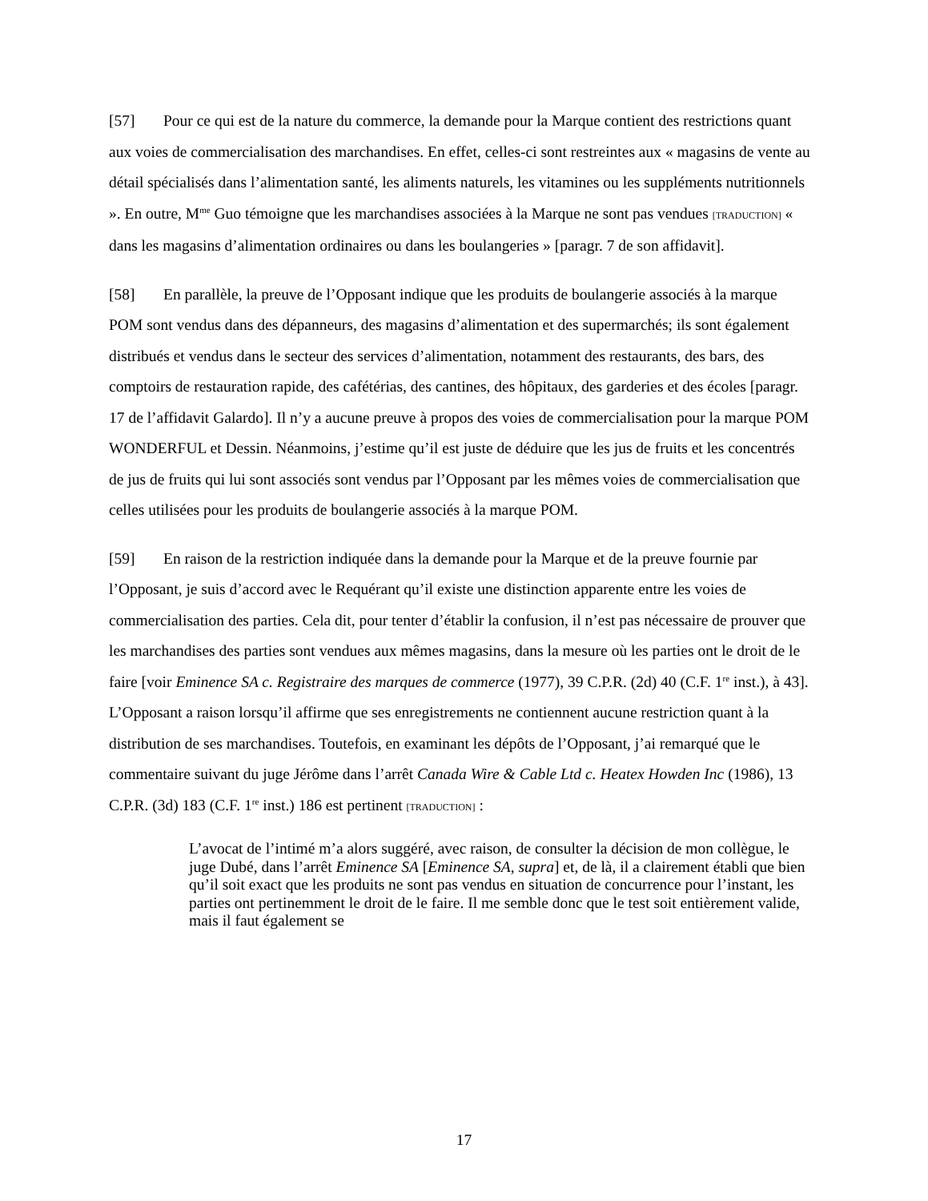[57] Pour ce qui est de la nature du commerce, la demande pour la Marque contient des restrictions quant aux voies de commercialisation des marchandises. En effet, celles-ci sont restreintes aux « magasins de vente au détail spécialisés dans l’alimentation santé, les aliments naturels, les vitamines ou les suppléments nutritionnels ». En outre, M<sup>me</sup> Guo témoigne que les marchandises associées à la Marque ne sont pas vendues [TRADUCTION] « dans les magasins d’alimentation ordinaires ou dans les boulangeries » [paragr. 7 de son affidavit].
[58] En parallèle, la preuve de l’Opposant indique que les produits de boulangerie associés à la marque POM sont vendus dans des dépanneurs, des magasins d’alimentation et des supermarchés; ils sont également distribués et vendus dans le secteur des services d’alimentation, notamment des restaurants, des bars, des comptoirs de restauration rapide, des cafétérias, des cantines, des hôpitaux, des garderies et des écoles [paragr. 17 de l’affidavit Galardo]. Il n’y a aucune preuve à propos des voies de commercialisation pour la marque POM WONDERFUL et Dessin. Néanmoins, j’estime qu’il est juste de déduire que les jus de fruits et les concentrés de jus de fruits qui lui sont associés sont vendus par l’Opposant par les mêmes voies de commercialisation que celles utilisées pour les produits de boulangerie associés à la marque POM.
[59] En raison de la restriction indiquée dans la demande pour la Marque et de la preuve fournie par l’Opposant, je suis d’accord avec le Requérant qu’il existe une distinction apparente entre les voies de commercialisation des parties. Cela dit, pour tenter d’établir la confusion, il n’est pas nécessaire de prouver que les marchandises des parties sont vendues aux mêmes magasins, dans la mesure où les parties ont le droit de le faire [voir Eminence SA c. Registraire des marques de commerce (1977), 39 C.P.R. (2d) 40 (C.F. 1<sup>re</sup> inst.), à 43]. L’Opposant a raison lorsqu’il affirme que ses enregistrements ne contiennent aucune restriction quant à la distribution de ses marchandises. Toutefois, en examinant les dépôts de l’Opposant, j’ai remarqué que le commentaire suivant du juge Jérôme dans l’arrêt Canada Wire & Cable Ltd c. Heatex Howden Inc (1986), 13 C.P.R. (3d) 183 (C.F. 1<sup>re</sup> inst.) 186 est pertinent [TRADUCTION] :
L’avocat de l’intimé m’a alors suggéré, avec raison, de consulter la décision de mon collègue, le juge Dubé, dans l’arrêt Eminence SA [Eminence SA, supra] et, de là, il a clairement établi que bien qu’il soit exact que les produits ne sont pas vendus en situation de concurrence pour l’instant, les parties ont pertinemment le droit de le faire. Il me semble donc que le test soit entièrement valide, mais il faut également se
17